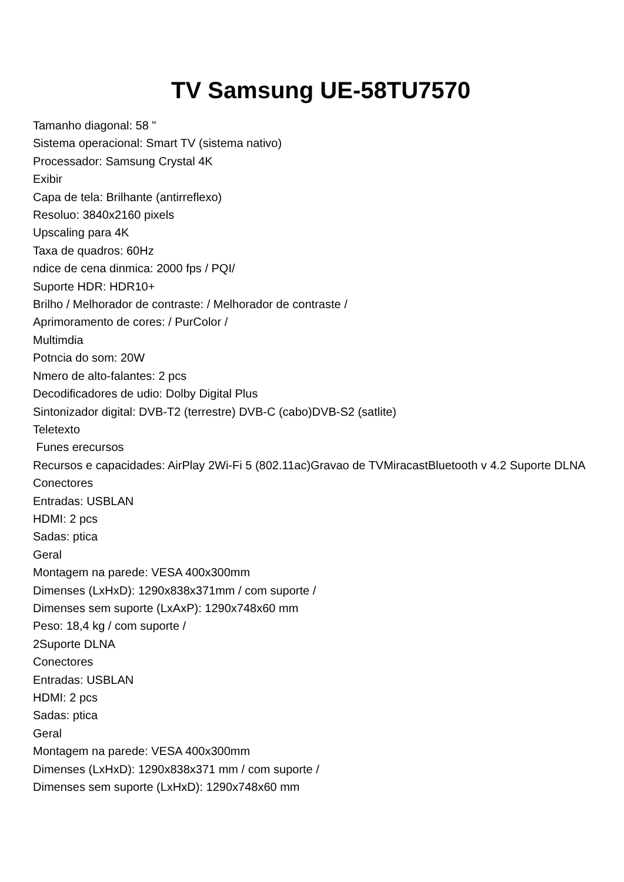TV Samsung UE-58TU7570
Tamanho diagonal: 58 "
Sistema operacional: Smart TV (sistema nativo)
Processador: Samsung Crystal 4K
Exibir
Capa de tela: Brilhante (antirreflexo)
Resoluo: 3840x2160 pixels
Upscaling para 4K
Taxa de quadros: 60Hz
ndice de cena dinmica: 2000 fps / PQI/
Suporte HDR: HDR10+
Brilho / Melhorador de contraste: / Melhorador de contraste /
Aprimoramento de cores: / PurColor /
Multimdia
Potncia do som: 20W
Nmero de alto-falantes: 2 pcs
Decodificadores de udio: Dolby Digital Plus
Sintonizador digital: DVB-T2 (terrestre) DVB-C (cabo)DVB-S2 (satlite)
Teletexto
Funes erecursos
Recursos e capacidades: AirPlay 2Wi-Fi 5 (802.11ac)Gravao de TVMiracastBluetooth v 4.2 Suporte DLNA
Conectores
Entradas: USBLAN
HDMI: 2 pcs
Sadas: ptica
Geral
Montagem na parede: VESA 400x300mm
Dimenses (LxHxD): 1290x838x371mm / com suporte /
Dimenses sem suporte (LxAxP): 1290x748x60 mm
Peso: 18,4 kg / com suporte /
2Suporte DLNA
Conectores
Entradas: USBLAN
HDMI: 2 pcs
Sadas: ptica
Geral
Montagem na parede: VESA 400x300mm
Dimenses (LxHxD): 1290x838x371 mm / com suporte /
Dimenses sem suporte (LxHxD): 1290x748x60 mm